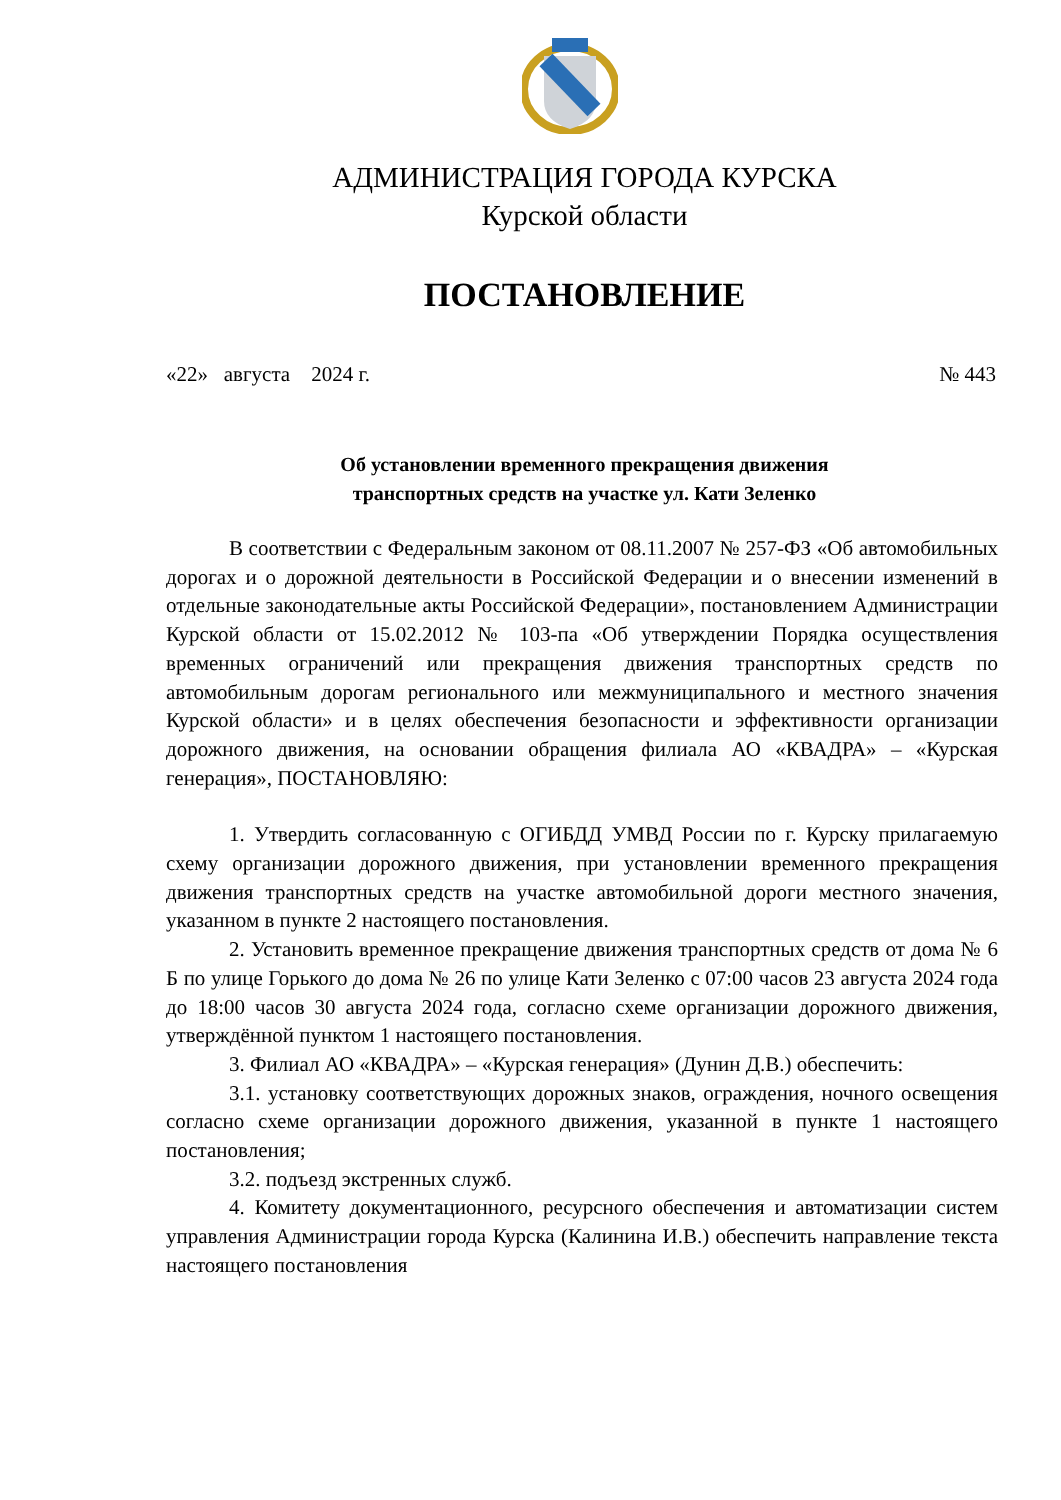АДМИНИСТРАЦИЯ ГОРОДА КУРСКА
Курской области
ПОСТАНОВЛЕНИЕ
«22» августа 2024 г. № 443
Об установлении временного прекращения движения
транспортных средств на участке ул. Кати Зеленко
В соответствии с Федеральным законом от 08.11.2007 № 257-ФЗ «Об автомобильных дорогах и о дорожной деятельности в Российской Федерации и о внесении изменений в отдельные законодательные акты Российской Федерации», постановлением Администрации Курской области от 15.02.2012 № 103-па «Об утверждении Порядка осуществления временных ограничений или прекращения движения транспортных средств по автомобильным дорогам регионального или межмуниципального и местного значения Курской области» и в целях обеспечения безопасности и эффективности организации дорожного движения, на основании обращения филиала АО «КВАДРА» – «Курская генерация», ПОСТАНОВЛЯЮ:
1. Утвердить согласованную с ОГИБДД УМВД России по г. Курску прилагаемую схему организации дорожного движения, при установлении временного прекращения движения транспортных средств на участке автомобильной дороги местного значения, указанном в пункте 2 настоящего постановления.
2. Установить временное прекращение движения транспортных средств от дома № 6 Б по улице Горького до дома № 26 по улице Кати Зеленко с 07:00 часов 23 августа 2024 года до 18:00 часов 30 августа 2024 года, согласно схеме организации дорожного движения, утверждённой пунктом 1 настоящего постановления.
3. Филиал АО «КВАДРА» – «Курская генерация» (Дунин Д.В.) обеспечить:
3.1. установку соответствующих дорожных знаков, ограждения, ночного освещения согласно схеме организации дорожного движения, указанной в пункте 1 настоящего постановления;
3.2. подъезд экстренных служб.
4. Комитету документационного, ресурсного обеспечения и автоматизации систем управления Администрации города Курска (Калинина И.В.) обеспечить направление текста настоящего постановления